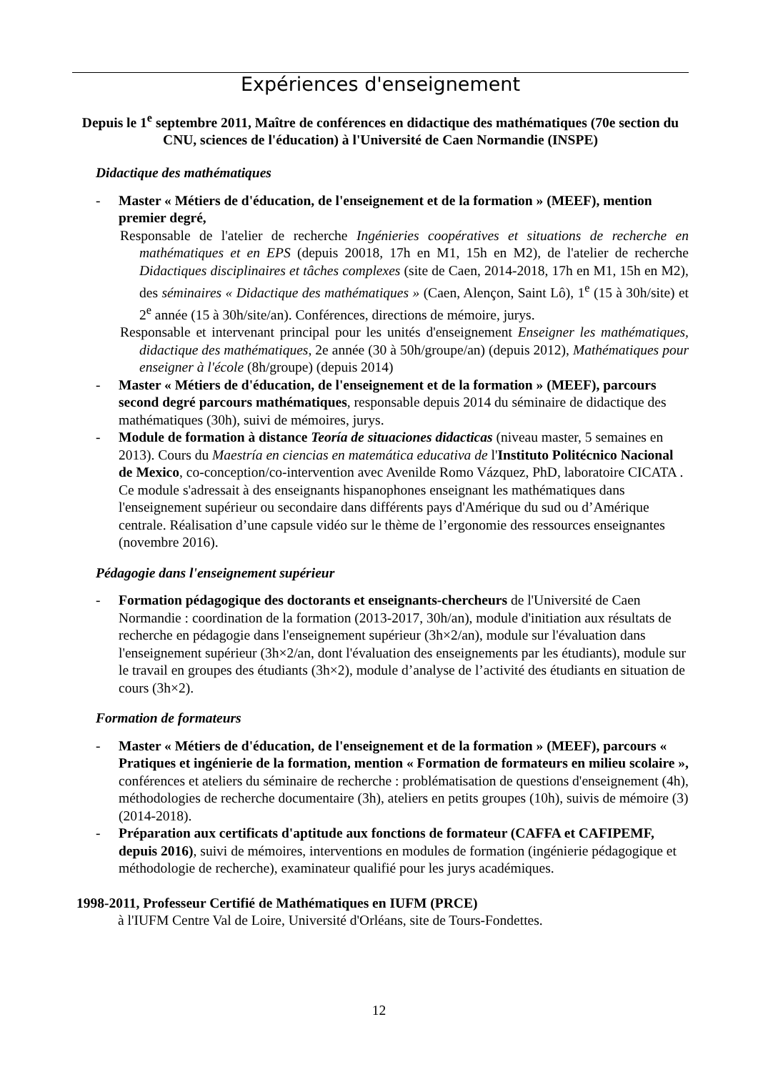Expériences d'enseignement
Depuis le 1<sup>e</sup> septembre 2011, Maître de conférences en didactique des mathématiques (70e section du CNU, sciences de l'éducation) à l'Université de Caen Normandie (INSPE)
Didactique des mathématiques
- Master « Métiers de d'éducation, de l'enseignement et de la formation » (MEEF), mention premier degré,
Responsable de l'atelier de recherche Ingénieries coopératives et situations de recherche en mathématiques et en EPS (depuis 20018, 17h en M1, 15h en M2), de l'atelier de recherche Didactiques disciplinaires et tâches complexes (site de Caen, 2014-2018, 17h en M1, 15h en M2), des séminaires « Didactique des mathématiques » (Caen, Alençon, Saint Lô), 1<sup>e</sup> (15 à 30h/site) et 2<sup>e</sup> année (15 à 30h/site/an). Conférences, directions de mémoire, jurys.
Responsable et intervenant principal pour les unités d'enseignement Enseigner les mathématiques, didactique des mathématiques, 2e année (30 à 50h/groupe/an) (depuis 2012), Mathématiques pour enseigner à l'école (8h/groupe) (depuis 2014)
- Master « Métiers de d'éducation, de l'enseignement et de la formation » (MEEF), parcours second degré parcours mathématiques, responsable depuis 2014 du séminaire de didactique des mathématiques (30h), suivi de mémoires, jurys.
- Module de formation à distance Teoría de situaciones didacticas (niveau master, 5 semaines en 2013). Cours du Maestría en ciencias en matemática educativa de l'Instituto Politécnico Nacional de Mexico, co-conception/co-intervention avec Avenilde Romo Vázquez, PhD, laboratoire CICATA . Ce module s'adressait à des enseignants hispanophones enseignant les mathématiques dans l'enseignement supérieur ou secondaire dans différents pays d'Amérique du sud ou d’Amérique centrale. Réalisation d’une capsule vidéo sur le thème de l’ergonomie des ressources enseignantes (novembre 2016).
Pédagogie dans l'enseignement supérieur
- Formation pédagogique des doctorants et enseignants-chercheurs de l'Université de Caen Normandie : coordination de la formation (2013-2017, 30h/an), module d'initiation aux résultats de recherche en pédagogie dans l'enseignement supérieur (3h×2/an), module sur l'évaluation dans l'enseignement supérieur (3h×2/an, dont l'évaluation des enseignements par les étudiants), module sur le travail en groupes des étudiants (3h×2), module d’analyse de l’activité des étudiants en situation de cours (3h×2).
Formation de formateurs
- Master « Métiers de d'éducation, de l'enseignement et de la formation » (MEEF), parcours « Pratiques et ingénierie de la formation, mention « Formation de formateurs en milieu scolaire », conférences et ateliers du séminaire de recherche : problématisation de questions d'enseignement (4h), méthodologies de recherche documentaire (3h), ateliers en petits groupes (10h), suivis de mémoire (3) (2014-2018).
- Préparation aux certificats d'aptitude aux fonctions de formateur (CAFFA et CAFIPEMF, depuis 2016), suivi de mémoires, interventions en modules de formation (ingénierie pédagogique et méthodologie de recherche), examinateur qualifié pour les jurys académiques.
1998-2011, Professeur Certifié de Mathématiques en IUFM (PRCE)
à l'IUFM Centre Val de Loire, Université d'Orléans, site de Tours-Fondettes.
12